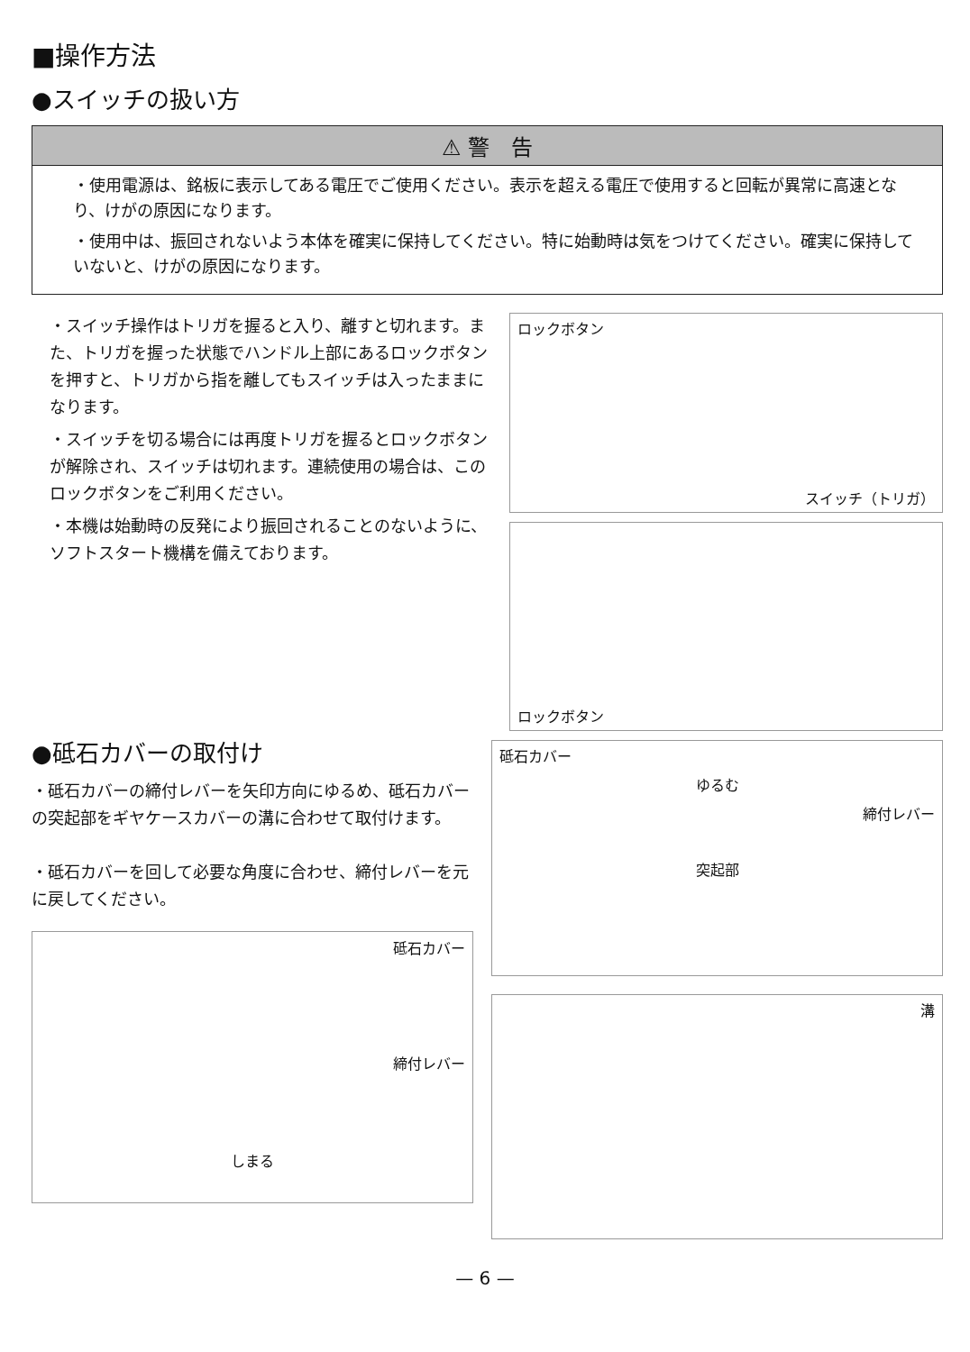■操作方法
●スイッチの扱い方
⚠ 警　告
・使用電源は、銘板に表示してある電圧でご使用ください。表示を超える電圧で使用すると回転が異常に高速となり、けがの原因になります。
・使用中は、振回されないよう本体を確実に保持してください。特に始動時は気をつけてください。確実に保持していないと、けがの原因になります。
・スイッチ操作はトリガを握ると入り、離すと切れます。また、トリガを握った状態でハンドル上部にあるロックボタンを押すと、トリガから指を離してもスイッチは入ったままになります。
・スイッチを切る場合には再度トリガを握るとロックボタンが解除され、スイッチは切れます。連続使用の場合は、このロックボタンをご利用ください。
・本機は始動時の反発により振回されることのないように、ソフトスタート機構を備えております。
ロックボタン
スイッチ（トリガ）
ロックボタン
●砥石カバーの取付け
・砥石カバーの締付レバーを矢印方向にゆるめ、砥石カバーの突起部をギヤケースカバーの溝に合わせて取付けます。
・砥石カバーを回して必要な角度に合わせ、締付レバーを元に戻してください。
砥石カバー
締付レバー
しまる
砥石カバー
ゆるむ
締付レバー
突起部
溝
— 6 —